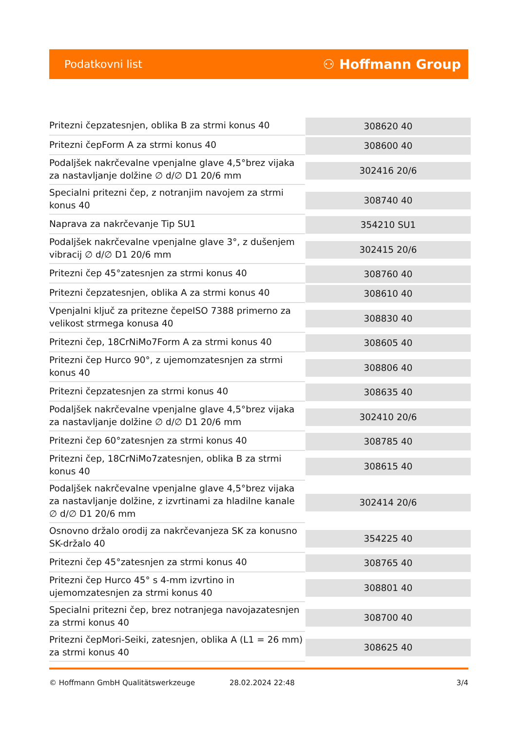Podatkovni list ⚇ Hoffmann Group
| Pritezni čepzatesnjen, oblika B za strmi konus 40 | 308620 40 |
| Pritezni čepForm A za strmi konus 40 | 308600 40 |
| Podaljšek nakrčevalne vpenjalne glave 4,5°brez vijaka za nastavljanje dolžine ∅ d/∅ D1 20/6 mm | 302416 20/6 |
| Specialni pritezni čep, z notranjim navojem za strmi konus 40 | 308740 40 |
| Naprava za nakrčevanje Tip SU1 | 354210 SU1 |
| Podaljšek nakrčevalne vpenjalne glave 3°, z dušenjem vibracij ∅ d/∅ D1 20/6 mm | 302415 20/6 |
| Pritezni čep 45°zatesnjen za strmi konus 40 | 308760 40 |
| Pritezni čepzatesnjen, oblika A za strmi konus 40 | 308610 40 |
| Vpenjalni ključ za pritezne čepeISO 7388 primerno za velikost strmega konusa 40 | 308830 40 |
| Pritezni čep, 18CrNiMo7Form A za strmi konus 40 | 308605 40 |
| Pritezni čep Hurco 90°, z ujemomzatesnjen za strmi konus 40 | 308806 40 |
| Pritezni čepzatesnjen za strmi konus 40 | 308635 40 |
| Podaljšek nakrčevalne vpenjalne glave 4,5°brez vijaka za nastavljanje dolžine ∅ d/∅ D1 20/6 mm | 302410 20/6 |
| Pritezni čep 60°zatesnjen za strmi konus 40 | 308785 40 |
| Pritezni čep, 18CrNiMo7zatesnjen, oblika B za strmi konus 40 | 308615 40 |
| Podaljšek nakrčevalne vpenjalne glave 4,5°brez vijaka za nastavljanje dolžine, z izvrtinami za hladilne kanale ∅ d/∅ D1 20/6 mm | 302414 20/6 |
| Osnovno držalo orodij za nakrčevanjeza SK za konusno SK-držalo 40 | 354225 40 |
| Pritezni čep 45°zatesnjen za strmi konus 40 | 308765 40 |
| Pritezni čep Hurco 45° s 4-mm izvrtino in ujemomzatesnjen za strmi konus 40 | 308801 40 |
| Specialni pritezni čep, brez notranjega navojazatesnjen za strmi konus 40 | 308700 40 |
| Pritezni čepMori-Seiki, zatesnjen, oblika A (L1 = 26 mm) za strmi konus 40 | 308625 40 |
© Hoffmann GmbH Qualitätswerkzeuge 28.02.2024 22:48 3/4